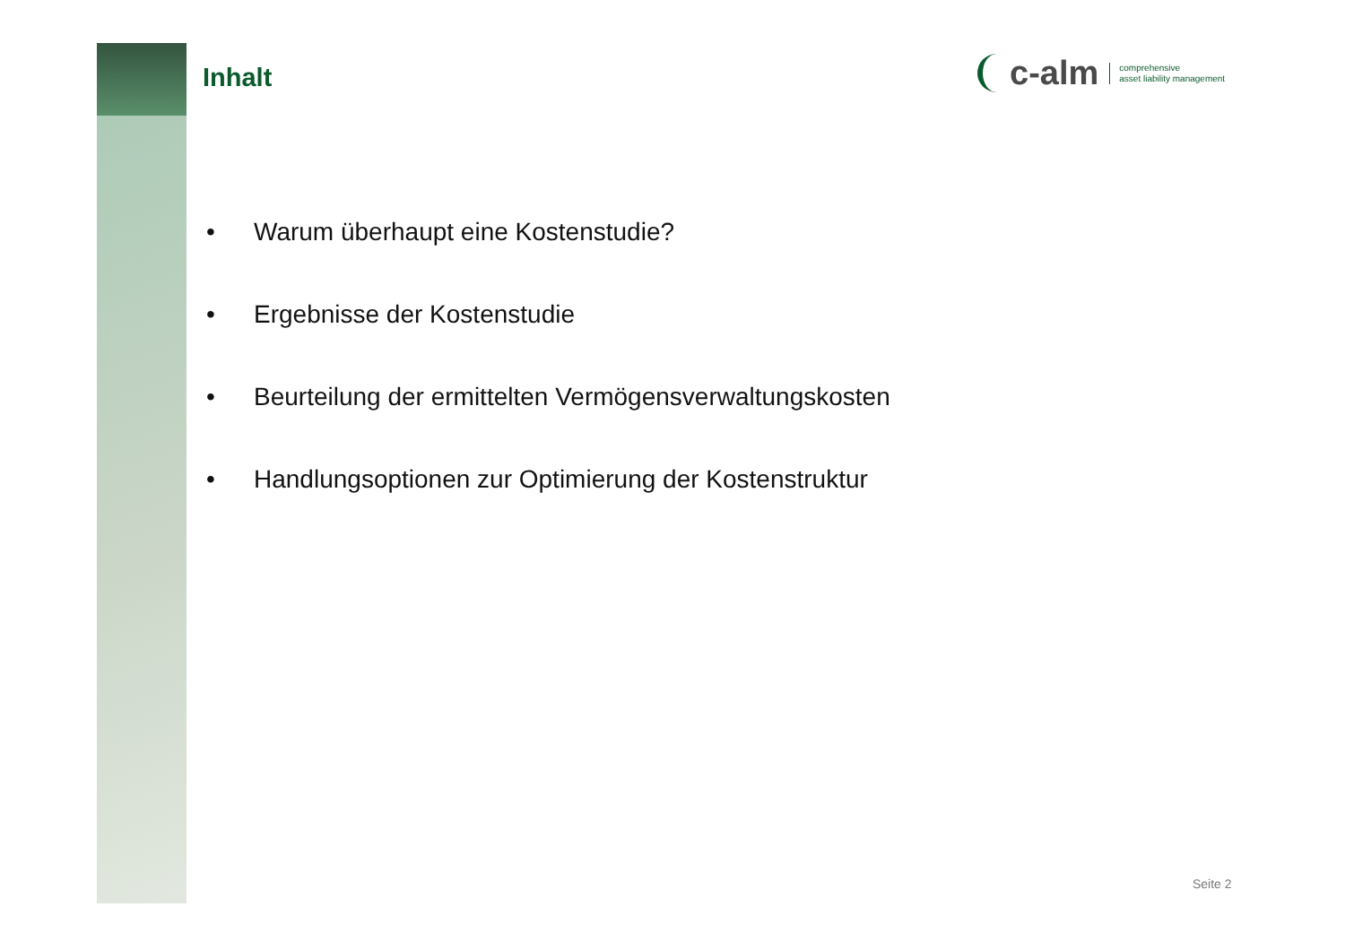Inhalt
• Warum überhaupt eine Kostenstudie?
• Ergebnisse der Kostenstudie
• Beurteilung der ermittelten Vermögensverwaltungskosten
• Handlungsoptionen zur Optimierung der Kostenstruktur
c-alm comprehensive
asset liability management
Seite 2